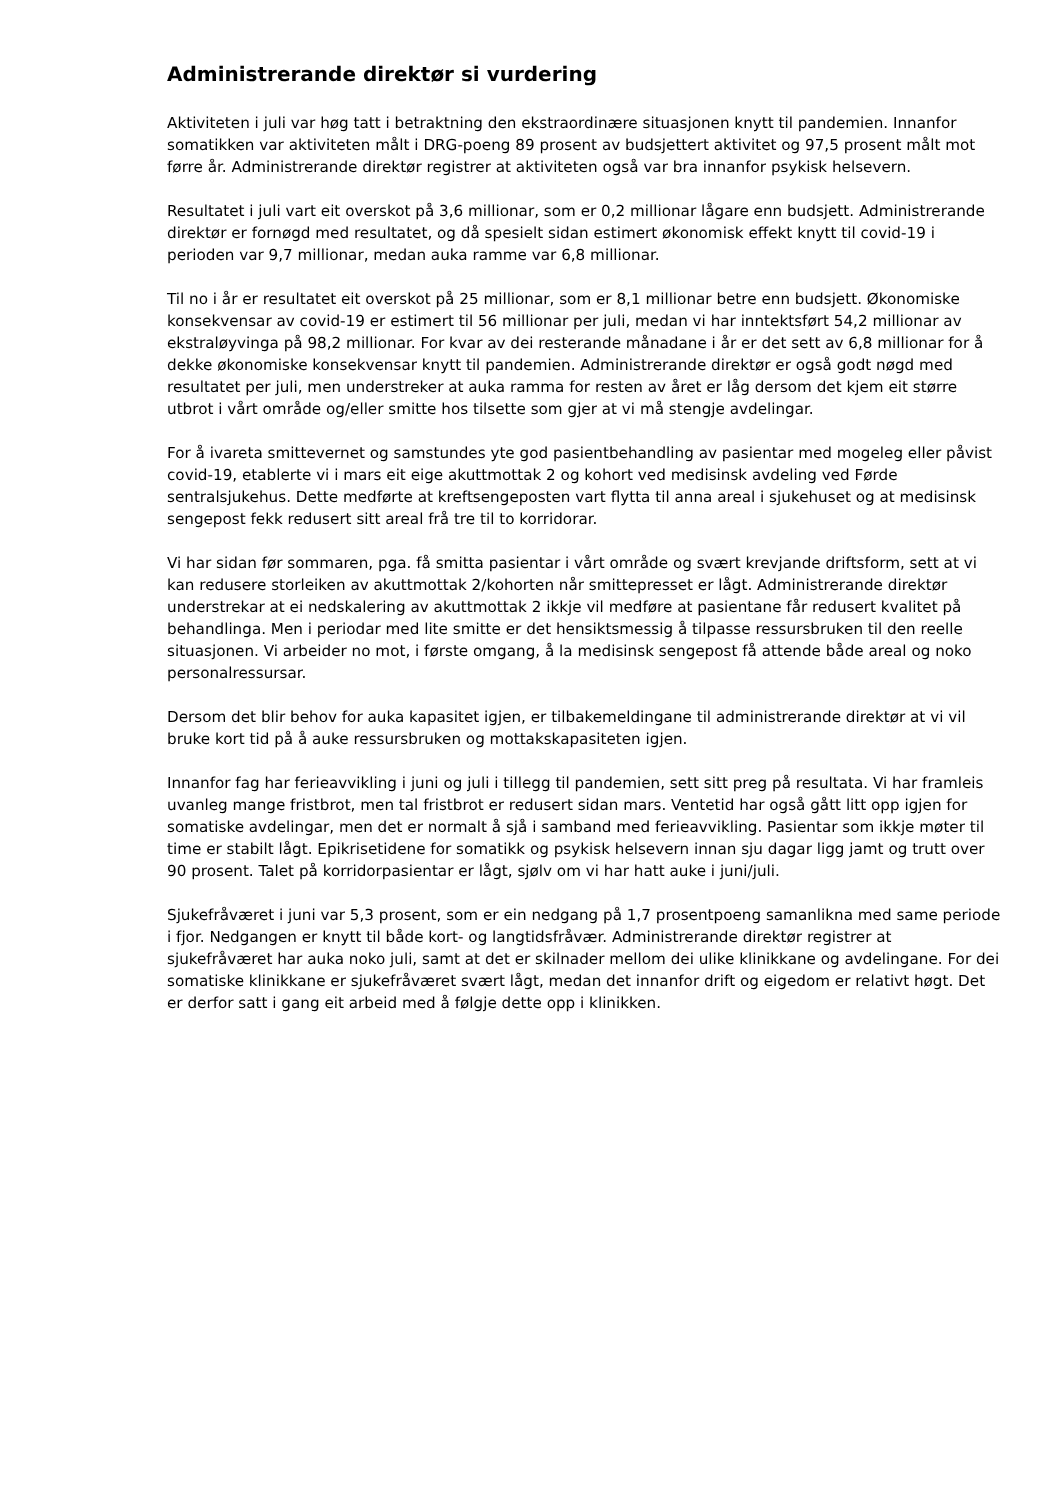Administrerande direktør si vurdering
Aktiviteten i juli var høg tatt i betraktning den ekstraordinære situasjonen knytt til pandemien. Innanfor somatikken var aktiviteten målt i DRG-poeng 89 prosent av budsjettert aktivitet og 97,5 prosent målt mot førre år. Administrerande direktør registrer at aktiviteten også var bra innanfor psykisk helsevern.
Resultatet i juli vart eit overskot på 3,6 millionar, som er 0,2 millionar lågare enn budsjett. Administrerande direktør er fornøgd med resultatet, og då spesielt sidan estimert økonomisk effekt knytt til covid-19 i perioden var 9,7 millionar, medan auka ramme var 6,8 millionar.
Til no i år er resultatet eit overskot på 25 millionar, som er 8,1 millionar betre enn budsjett. Økonomiske konsekvensar av covid-19 er estimert til 56 millionar per juli, medan vi har inntektsført 54,2 millionar av ekstraløyvinga på 98,2 millionar. For kvar av dei resterande månadane i år er det sett av 6,8 millionar for å dekke økonomiske konsekvensar knytt til pandemien. Administrerande direktør er også godt nøgd med resultatet per juli, men understreker at auka ramma for resten av året er låg dersom det kjem eit større utbrot i vårt område og/eller smitte hos tilsette som gjer at vi må stengje avdelingar.
For å ivareta smittevernet og samstundes yte god pasientbehandling av pasientar med mogeleg eller påvist covid-19, etablerte vi i mars eit eige akuttmottak 2 og kohort ved medisinsk avdeling ved Førde sentralsjukehus. Dette medførte at kreftsengeposten vart flytta til anna areal i sjukehuset og at medisinsk sengepost fekk redusert sitt areal frå tre til to korridorar.
Vi har sidan før sommaren, pga. få smitta pasientar i vårt område og svært krevjande driftsform, sett at vi kan redusere storleiken av akuttmottak 2/kohorten når smittepresset er lågt. Administrerande direktør understrekar at ei nedskalering av akuttmottak 2 ikkje vil medføre at pasientane får redusert kvalitet på behandlinga. Men i periodar med lite smitte er det hensiktsmessig å tilpasse ressursbruken til den reelle situasjonen. Vi arbeider no mot, i første omgang, å la medisinsk sengepost få attende både areal og noko personalressursar.
Dersom det blir behov for auka kapasitet igjen, er tilbakemeldingane til administrerande direktør at vi vil bruke kort tid på å auke ressursbruken og mottakskapasiteten igjen.
Innanfor fag har ferieavvikling i juni og juli i tillegg til pandemien, sett sitt preg på resultata. Vi har framleis uvanleg mange fristbrot, men tal fristbrot er redusert sidan mars. Ventetid har også gått litt opp igjen for somatiske avdelingar, men det er normalt å sjå i samband med ferieavvikling. Pasientar som ikkje møter til time er stabilt lågt. Epikrisetidene for somatikk og psykisk helsevern innan sju dagar ligg jamt og trutt over 90 prosent. Talet på korridorpasientar er lågt, sjølv om vi har hatt auke i juni/juli.
Sjukefråværet i juni var 5,3 prosent, som er ein nedgang på 1,7 prosentpoeng samanlikna med same periode i fjor. Nedgangen er knytt til både kort- og langtidsfråvær. Administrerande direktør registrer at sjukefråværet har auka noko juli, samt at det er skilnader mellom dei ulike klinikkane og avdelingane. For dei somatiske klinikkane er sjukefråværet svært lågt, medan det innanfor drift og eigedom er relativt høgt. Det er derfor satt i gang eit arbeid med å følgje dette opp i klinikken.